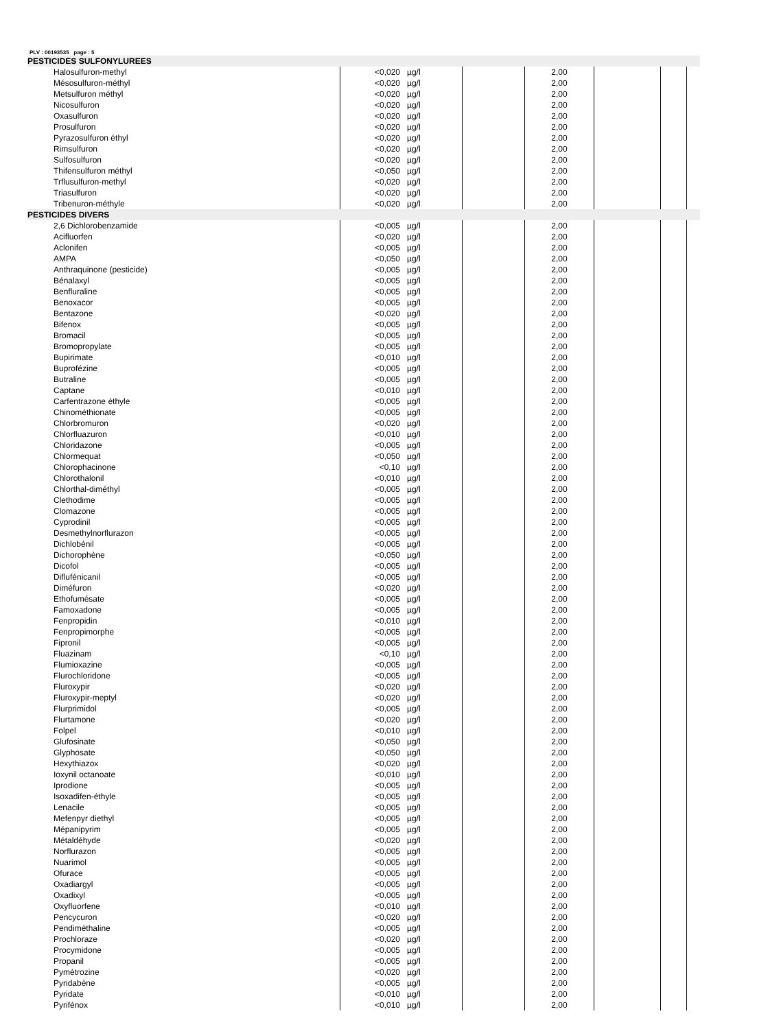PLV : 00193535 page : 5
| PESTICIDES SULFONYLUREES | | | | | | | |
| Halosulfuron-methyl | <0,020 | µg/l | | 2,00 | | | |
| Mésosulfuron-méthyl | <0,020 | µg/l | | 2,00 | | | |
| Metsulfuron méthyl | <0,020 | µg/l | | 2,00 | | | |
| Nicosulfuron | <0,020 | µg/l | | 2,00 | | | |
| Oxasulfuron | <0,020 | µg/l | | 2,00 | | | |
| Prosulfuron | <0,020 | µg/l | | 2,00 | | | |
| Pyrazosulfuron éthyl | <0,020 | µg/l | | 2,00 | | | |
| Rimsulfuron | <0,020 | µg/l | | 2,00 | | | |
| Sulfosulfuron | <0,020 | µg/l | | 2,00 | | | |
| Thifensulfuron méthyl | <0,050 | µg/l | | 2,00 | | | |
| Trflusulfuron-methyl | <0,020 | µg/l | | 2,00 | | | |
| Triasulfuron | <0,020 | µg/l | | 2,00 | | | |
| Tribenuron-méthyle | <0,020 | µg/l | | 2,00 | | | |
| PESTICIDES DIVERS | | | | | | | |
| 2,6 Dichlorobenzamide | <0,005 | µg/l | | 2,00 | | | |
| Acifluorfen | <0,020 | µg/l | | 2,00 | | | |
| Aclonifen | <0,005 | µg/l | | 2,00 | | | |
| AMPA | <0,050 | µg/l | | 2,00 | | | |
| Anthraquinone (pesticide) | <0,005 | µg/l | | 2,00 | | | |
| Bénalaxyl | <0,005 | µg/l | | 2,00 | | | |
| Benfluraline | <0,005 | µg/l | | 2,00 | | | |
| Benoxacor | <0,005 | µg/l | | 2,00 | | | |
| Bentazone | <0,020 | µg/l | | 2,00 | | | |
| Bifenox | <0,005 | µg/l | | 2,00 | | | |
| Bromacil | <0,005 | µg/l | | 2,00 | | | |
| Bromopropylate | <0,005 | µg/l | | 2,00 | | | |
| Bupirimate | <0,010 | µg/l | | 2,00 | | | |
| Buprofézine | <0,005 | µg/l | | 2,00 | | | |
| Butraline | <0,005 | µg/l | | 2,00 | | | |
| Captane | <0,010 | µg/l | | 2,00 | | | |
| Carfentrazone éthyle | <0,005 | µg/l | | 2,00 | | | |
| Chinométhionate | <0,005 | µg/l | | 2,00 | | | |
| Chlorbromuron | <0,020 | µg/l | | 2,00 | | | |
| Chlorfluazuron | <0,010 | µg/l | | 2,00 | | | |
| Chloridazone | <0,005 | µg/l | | 2,00 | | | |
| Chlormequat | <0,050 | µg/l | | 2,00 | | | |
| Chlorophacinone | <0,10 | µg/l | | 2,00 | | | |
| Chlorothalonil | <0,010 | µg/l | | 2,00 | | | |
| Chlorthal-diméthyl | <0,005 | µg/l | | 2,00 | | | |
| Clethodime | <0,005 | µg/l | | 2,00 | | | |
| Clomazone | <0,005 | µg/l | | 2,00 | | | |
| Cyprodinil | <0,005 | µg/l | | 2,00 | | | |
| Desmethylnorflurazon | <0,005 | µg/l | | 2,00 | | | |
| Dichlobénil | <0,005 | µg/l | | 2,00 | | | |
| Dichorophène | <0,050 | µg/l | | 2,00 | | | |
| Dicofol | <0,005 | µg/l | | 2,00 | | | |
| Diflufénicanil | <0,005 | µg/l | | 2,00 | | | |
| Diméfuron | <0,020 | µg/l | | 2,00 | | | |
| Ethofumésate | <0,005 | µg/l | | 2,00 | | | |
| Famoxadone | <0,005 | µg/l | | 2,00 | | | |
| Fenpropidin | <0,010 | µg/l | | 2,00 | | | |
| Fenpropimorphe | <0,005 | µg/l | | 2,00 | | | |
| Fipronil | <0,005 | µg/l | | 2,00 | | | |
| Fluazinam | <0,10 | µg/l | | 2,00 | | | |
| Flumioxazine | <0,005 | µg/l | | 2,00 | | | |
| Flurochloridone | <0,005 | µg/l | | 2,00 | | | |
| Fluroxypir | <0,020 | µg/l | | 2,00 | | | |
| Fluroxypir-meptyl | <0,020 | µg/l | | 2,00 | | | |
| Flurprimidol | <0,005 | µg/l | | 2,00 | | | |
| Flurtamone | <0,020 | µg/l | | 2,00 | | | |
| Folpel | <0,010 | µg/l | | 2,00 | | | |
| Glufosinate | <0,050 | µg/l | | 2,00 | | | |
| Glyphosate | <0,050 | µg/l | | 2,00 | | | |
| Hexythiazox | <0,020 | µg/l | | 2,00 | | | |
| Ioxynil octanoate | <0,010 | µg/l | | 2,00 | | | |
| Iprodione | <0,005 | µg/l | | 2,00 | | | |
| Isoxadifen-éthyle | <0,005 | µg/l | | 2,00 | | | |
| Lenacile | <0,005 | µg/l | | 2,00 | | | |
| Mefenpyr diethyl | <0,005 | µg/l | | 2,00 | | | |
| Mépanipyrim | <0,005 | µg/l | | 2,00 | | | |
| Métaldéhyde | <0,020 | µg/l | | 2,00 | | | |
| Norflurazon | <0,005 | µg/l | | 2,00 | | | |
| Nuarimol | <0,005 | µg/l | | 2,00 | | | |
| Ofurace | <0,005 | µg/l | | 2,00 | | | |
| Oxadiargyl | <0,005 | µg/l | | 2,00 | | | |
| Oxadixyl | <0,005 | µg/l | | 2,00 | | | |
| Oxyfluorfene | <0,010 | µg/l | | 2,00 | | | |
| Pencycuron | <0,020 | µg/l | | 2,00 | | | |
| Pendiméthaline | <0,005 | µg/l | | 2,00 | | | |
| Prochloraze | <0,020 | µg/l | | 2,00 | | | |
| Procymidone | <0,005 | µg/l | | 2,00 | | | |
| Propanil | <0,005 | µg/l | | 2,00 | | | |
| Pymétrozine | <0,020 | µg/l | | 2,00 | | | |
| Pyridabène | <0,005 | µg/l | | 2,00 | | | |
| Pyridate | <0,010 | µg/l | | 2,00 | | | |
| Pyrifénox | <0,010 | µg/l | | 2,00 | | | |